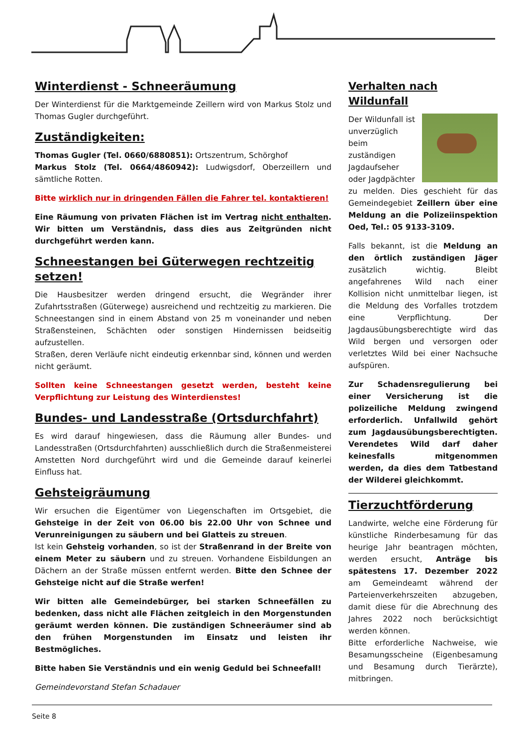Winterdienst - Schneeräumung
Der Winterdienst für die Marktgemeinde Zeillern wird von Markus Stolz und Thomas Gugler durchgeführt.
Zuständigkeiten:
Thomas Gugler (Tel. 0660/6880851): Ortszentrum, Schörghof
Markus Stolz (Tel. 0664/4860942): Ludwigsdorf, Oberzeillern und sämtliche Rotten.
Bitte wirklich nur in dringenden Fällen die Fahrer tel. kontaktieren!
Eine Räumung von privaten Flächen ist im Vertrag nicht enthalten. Wir bitten um Verständnis, dass dies aus Zeitgründen nicht durchgeführt werden kann.
Schneestangen bei Güterwegen rechtzeitig setzen!
Die Hausbesitzer werden dringend ersucht, die Wegränder ihrer Zufahrtsstraßen (Güterwege) ausreichend und rechtzeitig zu markieren. Die Schneestangen sind in einem Abstand von 25 m voneinander und neben Straßensteinen, Schächten oder sonstigen Hindernissen beidseitig aufzustellen.
Straßen, deren Verläufe nicht eindeutig erkennbar sind, können und werden nicht geräumt.
Sollten keine Schneestangen gesetzt werden, besteht keine Verpflichtung zur Leistung des Winterdienstes!
Bundes- und Landesstraße (Ortsdurchfahrt)
Es wird darauf hingewiesen, dass die Räumung aller Bundes- und Landesstraßen (Ortsdurchfahrten) ausschließlich durch die Straßenmeisterei Amstetten Nord durchgeführt wird und die Gemeinde darauf keinerlei Einfluss hat.
Gehsteigräumung
Wir ersuchen die Eigentümer von Liegenschaften im Ortsgebiet, die Gehsteige in der Zeit von 06.00 bis 22.00 Uhr von Schnee und Verunreinigungen zu säubern und bei Glatteis zu streuen.
Ist kein Gehsteig vorhanden, so ist der Straßenrand in der Breite von einem Meter zu säubern und zu streuen. Vorhandene Eisbildungen an Dächern an der Straße müssen entfernt werden. Bitte den Schnee der Gehsteige nicht auf die Straße werfen!
Wir bitten alle Gemeindebürger, bei starken Schneefällen zu bedenken, dass nicht alle Flächen zeitgleich in den Morgenstunden geräumt werden können. Die zuständigen Schneeräumer sind ab den frühen Morgenstunden im Einsatz und leisten ihr Bestmögliches.
Bitte haben Sie Verständnis und ein wenig Geduld bei Schneefall!
Gemeindevorstand Stefan Schadauer
Verhalten nach Wildunfall
Der Wildunfall ist unverzüglich beim zuständigen Jagdaufseher oder Jagdpächter zu melden. Dies geschieht für das Gemeindegebiet Zeillern über eine Meldung an die Polizeiinspektion Oed, Tel.: 05 9133-3109.
Falls bekannt, ist die Meldung an den örtlich zuständigen Jäger zusätzlich wichtig. Bleibt angefahrenes Wild nach einer Kollision nicht unmittelbar liegen, ist die Meldung des Vorfalles trotzdem eine Verpflichtung. Der Jagdausübungsberechtigte wird das Wild bergen und versorgen oder verletztes Wild bei einer Nachsuche aufspüren.
Zur Schadensregulierung bei einer Versicherung ist die polizeiliche Meldung zwingend erforderlich. Unfallwild gehört zum Jagdausübungsberechtigten. Verendetes Wild darf daher keinesfalls mitgenommen werden, da dies dem Tatbestand der Wilderei gleichkommt.
Tierzuchtförderung
Landwirte, welche eine Förderung für künstliche Rinderbesamung für das heurige Jahr beantragen möchten, werden ersucht, Anträge bis spätestens 17. Dezember 2022 am Gemeindeamt während der Parteienverkehrszeiten abzugeben, damit diese für die Abrechnung des Jahres 2022 noch berücksichtigt werden können.
Bitte erforderliche Nachweise, wie Besamungsscheine (Eigenbesamung und Besamung durch Tierärzte), mitbringen.
Seite 8